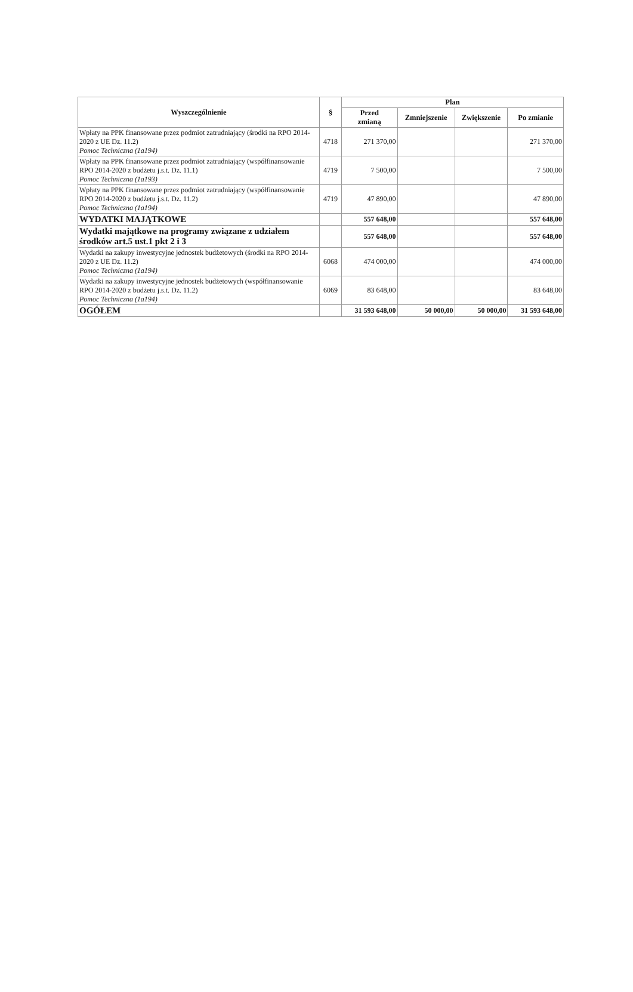| Wyszczególnienie | § | Plan | | | |
| --- | --- | --- | --- | --- | --- |
| | | Przed zmianą | Zmniejszenie | Zwiększenie | Po zmianie |
| Wpłaty na PPK finansowane przez podmiot zatrudniający (środki na RPO 2014-2020 z UE Dz. 11.2) Pomoc Techniczna (1a194) | 4718 | 271 370,00 | | | 271 370,00 |
| Wpłaty na PPK finansowane przez podmiot zatrudniający (współfinansowanie RPO 2014-2020 z budżetu j.s.t. Dz. 11.1) Pomoc Techniczna (1a193) | 4719 | 7 500,00 | | | 7 500,00 |
| Wpłaty na PPK finansowane przez podmiot zatrudniający (współfinansowanie RPO 2014-2020 z budżetu j.s.t. Dz. 11.2) Pomoc Techniczna (1a194) | 4719 | 47 890,00 | | | 47 890,00 |
| WYDATKI MAJĄTKOWE | | 557 648,00 | | | 557 648,00 |
| Wydatki majątkowe na programy związane z udziałem środków art.5 ust.1 pkt 2 i 3 | | 557 648,00 | | | 557 648,00 |
| Wydatki na zakupy inwestycyjne jednostek budżetowych (środki na RPO 2014-2020 z UE Dz. 11.2) Pomoc Techniczna (1a194) | 6068 | 474 000,00 | | | 474 000,00 |
| Wydatki na zakupy inwestycyjne jednostek budżetowych (współfinansowanie RPO 2014-2020 z budżetu j.s.t. Dz. 11.2) Pomoc Techniczna (1a194) | 6069 | 83 648,00 | | | 83 648,00 |
| OGÓŁEM | | 31 593 648,00 | 50 000,00 | 50 000,00 | 31 593 648,00 |